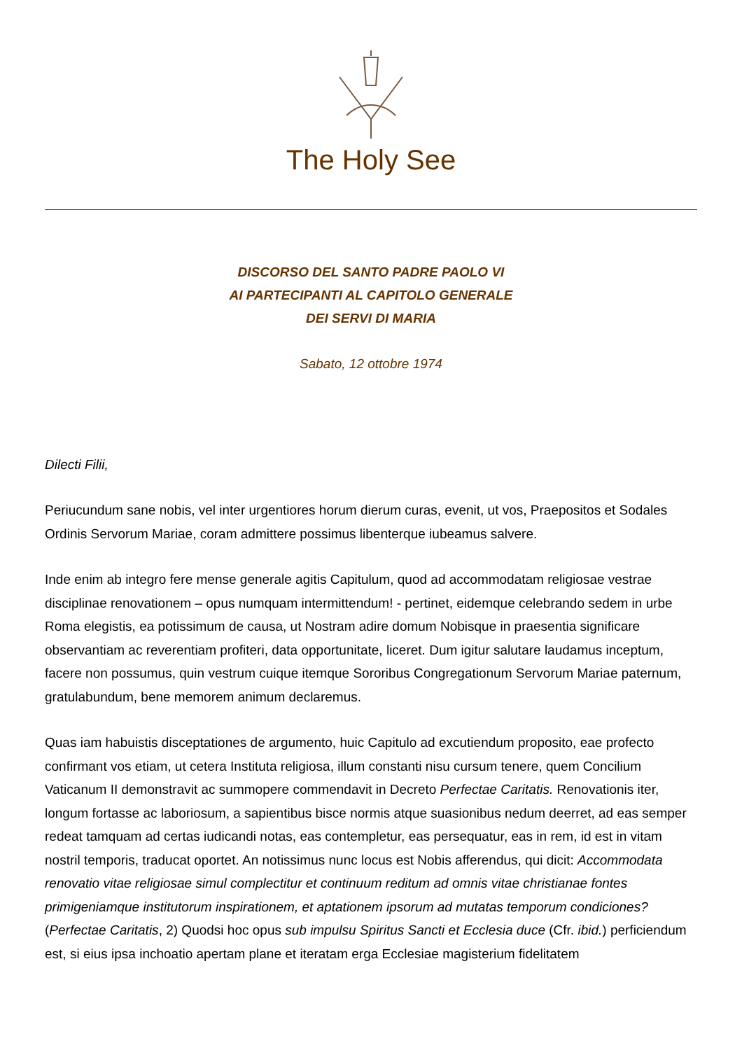The Holy See
DISCORSO DEL SANTO PADRE PAOLO VI
AI PARTECIPANTI AL CAPITOLO GENERALE
DEI SERVI DI MARIA
Sabato, 12 ottobre 1974
Dilecti Filii,
Periucundum sane nobis, vel inter urgentiores horum dierum curas, evenit, ut vos, Praepositos et Sodales Ordinis Servorum Mariae, coram admittere possimus libenterque iubeamus salvere.
Inde enim ab integro fere mense generale agitis Capitulum, quod ad accommodatam religiosae vestrae disciplinae renovationem – opus numquam intermittendum! - pertinet, eidemque celebrando sedem in urbe Roma elegistis, ea potissimum de causa, ut Nostram adire domum Nobisque in praesentia significare observantiam ac reverentiam profiteri, data opportunitate, liceret. Dum igitur salutare laudamus inceptum, facere non possumus, quin vestrum cuique itemque Sororibus Congregationum Servorum Mariae paternum, gratulabundum, bene memorem animum declaremus.
Quas iam habuistis disceptationes de argumento, huic Capitulo ad excutiendum proposito, eae profecto confirmant vos etiam, ut cetera Instituta religiosa, illum constanti nisu cursum tenere, quem Concilium Vaticanum II demonstravit ac summopere commendavit in Decreto Perfectae Caritatis. Renovationis iter, longum fortasse ac laboriosum, a sapientibus bisce normis atque suasionibus nedum deerret, ad eas semper redeat tamquam ad certas iudicandi notas, eas contempletur, eas persequatur, eas in rem, id est in vitam nostril temporis, traducat oportet. An notissimus nunc locus est Nobis afferendus, qui dicit: Accommodata renovatio vitae religiosae simul complectitur et continuum reditum ad omnis vitae christianae fontes primigeniamque institutorum inspirationem, et aptationem ipsorum ad mutatas temporum condiciones? (Perfectae Caritatis, 2) Quodsi hoc opus sub impulsu Spiritus Sancti et Ecclesia duce (Cfr. ibid.) perficiendum est, si eius ipsa inchoatio apertam plane et iteratam erga Ecclesiae magisterium fidelitatem